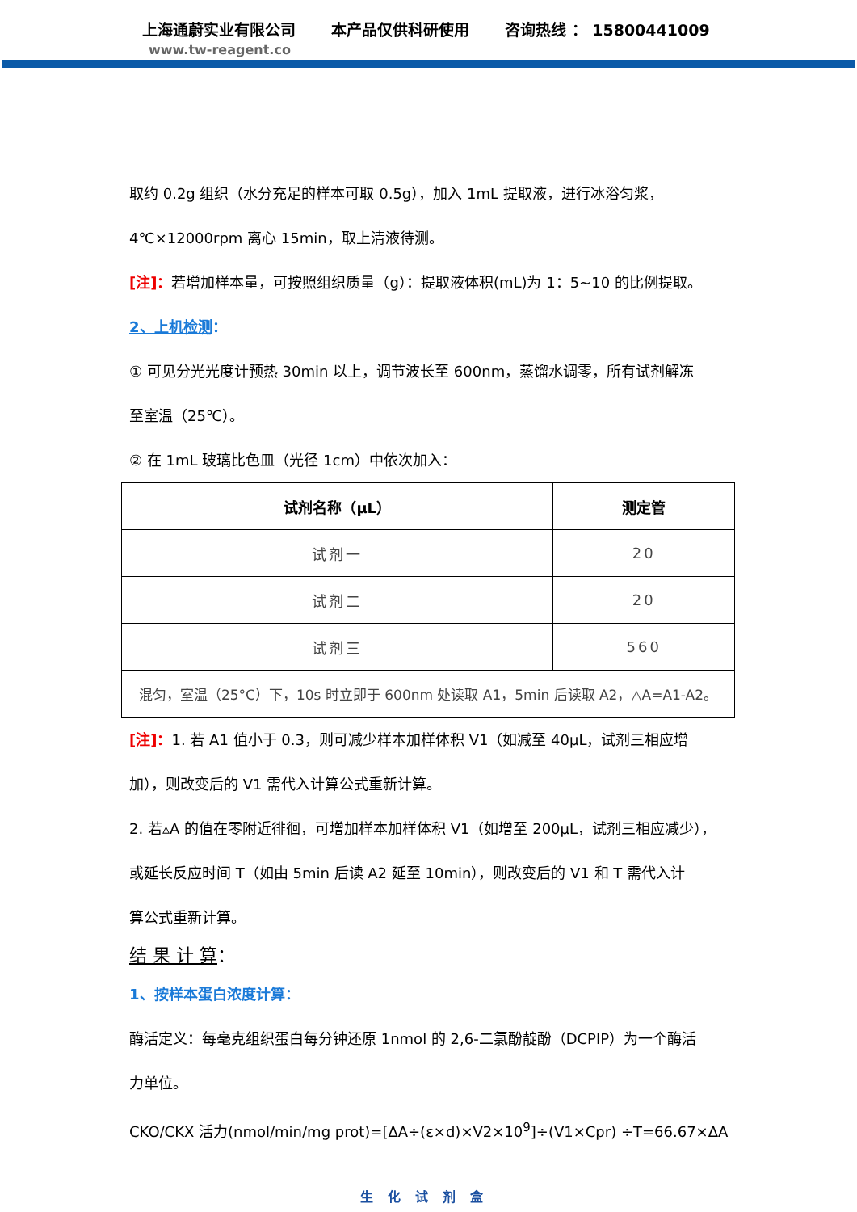上海通蔚实业有限公司
www.tw-reagent.co
本产品仅供科研使用 咨询热线 ： 15800441009
取约 0.2g 组织（水分充足的样本可取 0.5g），加入 1mL 提取液，进行冰浴匀浆，
4℃×12000rpm 离心 15min，取上清液待测。
[注]：若增加样本量，可按照组织质量（g）：提取液体积(mL)为 1：5~10 的比例提取。
2、上机检测：
① 可见分光光度计预热 30min 以上，调节波长至 600nm，蒸馏水调零，所有试剂解冻
至室温（25℃）。
② 在 1mL 玻璃比色皿（光径 1cm）中依次加入：
| 试剂名称（μL） | 测定管 |
| --- | --- |
| 试剂一 | 20 |
| 试剂二 | 20 |
| 试剂三 | 560 |
| 混匀，室温（25°C）下，10s 时立即于 600nm 处读取 A1，5min 后读取 A2，△A=A1-A2。 | |
[注]：1. 若 A1 值小于 0.3，则可减少样本加样体积 V1（如减至 40μL，试剂三相应增
加），则改变后的 V1 需代入计算公式重新计算。
2. 若▵A 的值在零附近徘徊，可增加样本加样体积 V1（如增至 200μL，试剂三相应减少），
或延长反应时间 T（如由 5min 后读 A2 延至 10min），则改变后的 V1 和 T 需代入计
算公式重新计算。
结 果 计 算：
1、按样本蛋白浓度计算：
酶活定义：每毫克组织蛋白每分钟还原 1nmol 的 2,6-二氯酚靛酚（DCPIP）为一个酶活
力单位。
CKO/CKX 活力(nmol/min/mg prot)=[ΔA÷(ε×d)×V2×10<sup>9</sup>]÷(V1×Cpr) ÷T=66.67×ΔA
生化试剂盒